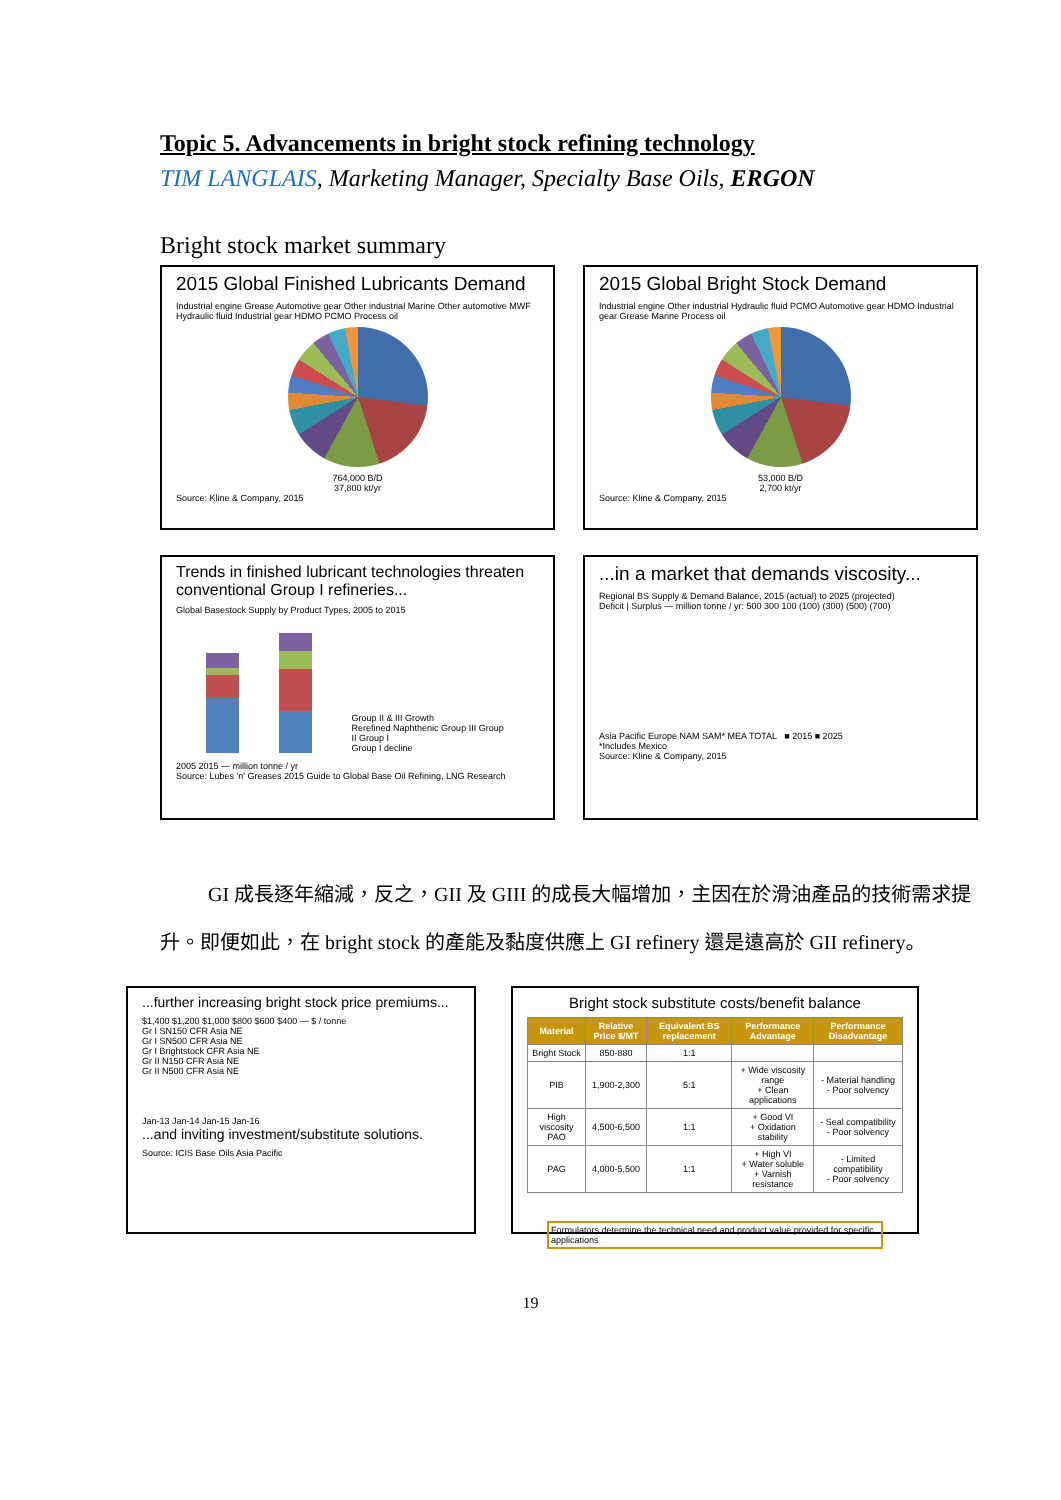Topic 5. Advancements in bright stock refining technology
TIM LANGLAIS, Marketing Manager, Specialty Base Oils, ERGON
Bright stock market summary
2015 Global Finished Lubricants Demand
Industrial engine Grease Automotive gear Other industrial Marine Other automotive MWF Hydraulic fluid Industrial gear HDMO PCMO Process oil
764,000 B/D
37,800 kt/yr
Source: Kline & Company, 2015
2015 Global Bright Stock Demand
Industrial engine Other industrial Hydraulic fluid PCMO Automotive gear HDMO Industrial gear Grease Marine Process oil
53,000 B/D
2,700 kt/yr
Source: Kline & Company, 2015
Trends in finished lubricant technologies threaten conventional Group I refineries...
Global Basestock Supply by Product Types, 2005 to 2015
Group II & III Growth
Rerefined Naphthenic Group III Group II Group I
Group I decline
2005 2015 — million tonne / yr
Source: Lubes 'n' Greases 2015 Guide to Global Base Oil Refining, LNG Research
...in a market that demands viscosity...
Regional BS Supply & Demand Balance, 2015 (actual) to 2025 (projected)
Deficit | Surplus — million tonne / yr: 500 300 100 (100) (300) (500) (700)
Asia Pacific Europe NAM SAM* MEA TOTAL ■ 2015 ■ 2025
*Includes Mexico
Source: Kline & Company, 2015
GI 成長逐年縮減，反之，GII 及 GIII 的成長大幅增加，主因在於滑油產品的技術需求提升。即便如此，在 bright stock 的產能及黏度供應上 GI refinery 還是遠高於 GII refinery。
...further increasing bright stock price premiums...
$1,400 $1,200 $1,000 $800 $600 $400 — $ / tonne
Gr I SN150 CFR Asia NE
Gr I SN500 CFR Asia NE
Gr I Brightstock CFR Asia NE
Gr II N150 CFR Asia NE
Gr II N500 CFR Asia NE
Jan-13 Jan-14 Jan-15 Jan-16
...and inviting investment/substitute solutions.
Source: ICIS Base Oils Asia Pacific
Bright stock substitute costs/benefit balance
| Material | Relative Price $/MT | Equivalent BS replacement | Performance Advantage | Performance Disadvantage |
| --- | --- | --- | --- | --- |
| Bright Stock | 850-880 | 1:1 | | |
| PIB | 1,900-2,300 | 5:1 | + Wide viscosity range + Clean applications | - Material handling - Poor solvency |
| High viscosity PAO | 4,500-6,500 | 1:1 | + Good VI + Oxidation stability | - Seal compatibility - Poor solvency |
| PAG | 4,000-5,500 | 1:1 | + High VI + Water soluble + Varnish resistance | - Limited compatibility - Poor solvency |
Formulators determine the technical need and product value provided for specific applications
19